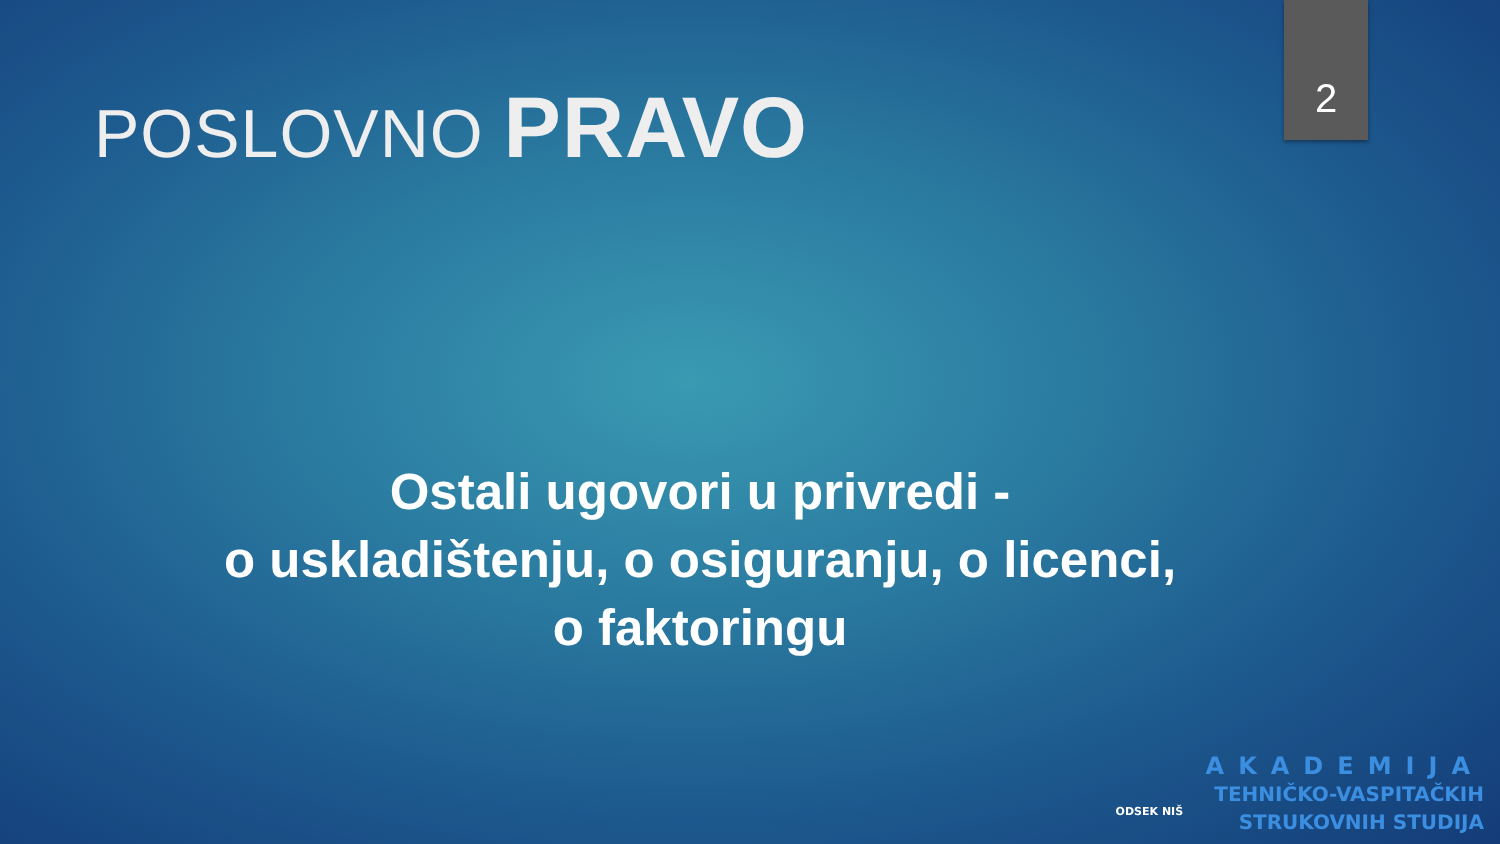2
POSLOVNO PRAVO
Ostali ugovori u privredi -
o uskladištenju, o osiguranju, o licenci,
o faktoringu
ODSEK NIŠ
AKADEMIJA
TEHNIČKO-VASPITAČKIH
STRUKOVNIH STUDIJA